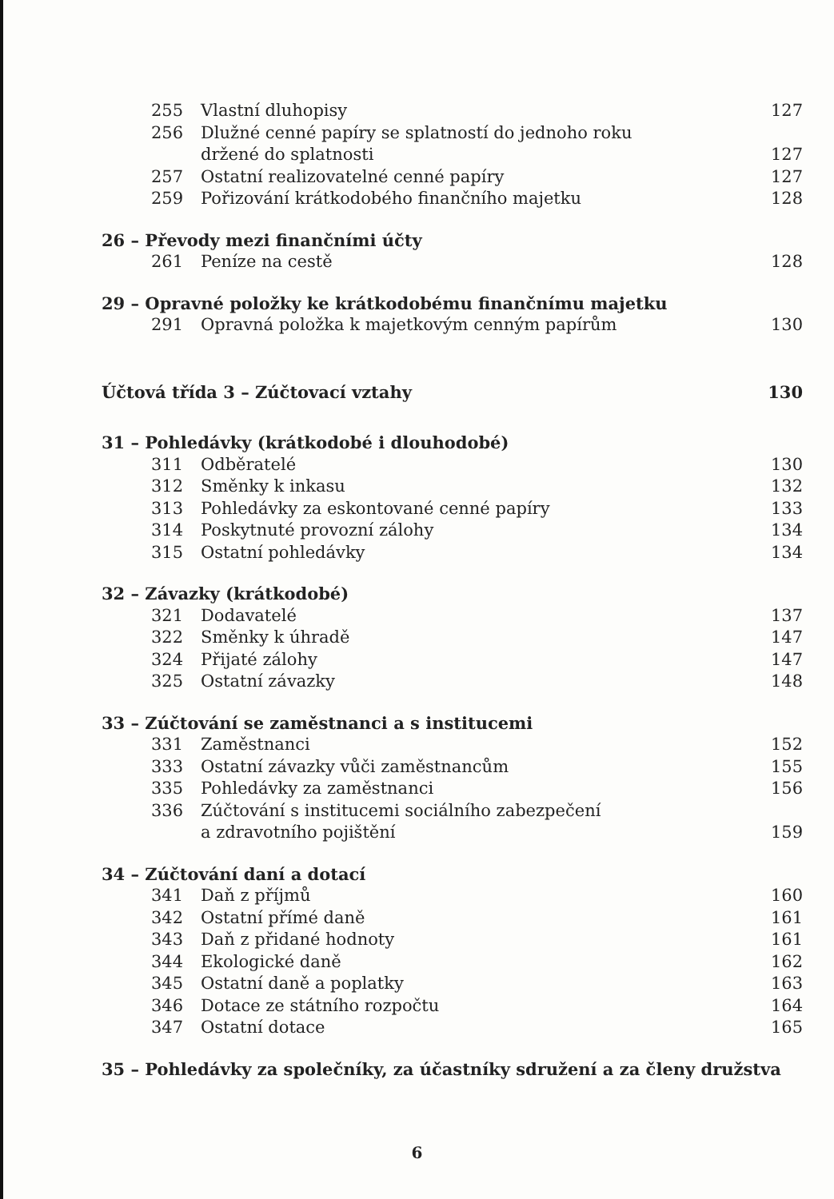| 255 | Vlastní dluhopisy | 127 |
| 256 | Dlužné cenné papíry se splatností do jednoho roku | |
| | držené do splatnosti | 127 |
| 257 | Ostatní realizovatelné cenné papíry | 127 |
| 259 | Pořizování krátkodobého finančního majetku | 128 |
| 26 – Převody mezi finančními účty | | |
| 261 | Peníze na cestě | 128 |
| 29 – Opravné položky ke krátkodobému finančnímu majetku | | |
| 291 | Opravná položka k majetkovým cenným papírům | 130 |
| Účtová třída 3 – Zúčtovací vztahy | | 130 |
| 31 – Pohledávky (krátkodobé i dlouhodobé) | | |
| 311 | Odběratelé | 130 |
| 312 | Směnky k inkasu | 132 |
| 313 | Pohledávky za eskontované cenné papíry | 133 |
| 314 | Poskytnuté provozní zálohy | 134 |
| 315 | Ostatní pohledávky | 134 |
| 32 – Závazky (krátkodobé) | | |
| 321 | Dodavatelé | 137 |
| 322 | Směnky k úhradě | 147 |
| 324 | Přijaté zálohy | 147 |
| 325 | Ostatní závazky | 148 |
| 33 – Zúčtování se zaměstnanci a s institucemi | | |
| 331 | Zaměstnanci | 152 |
| 333 | Ostatní závazky vůči zaměstnancům | 155 |
| 335 | Pohledávky za zaměstnanci | 156 |
| 336 | Zúčtování s institucemi sociálního zabezpečení | |
| | a zdravotního pojištění | 159 |
| 34 – Zúčtování daní a dotací | | |
| 341 | Daň z příjmů | 160 |
| 342 | Ostatní přímé daně | 161 |
| 343 | Daň z přidané hodnoty | 161 |
| 344 | Ekologické daně | 162 |
| 345 | Ostatní daně a poplatky | 163 |
| 346 | Dotace ze státního rozpočtu | 164 |
| 347 | Ostatní dotace | 165 |
| 35 – Pohledávky za společníky, za účastníky sdružení a za členy družstva | | |
6